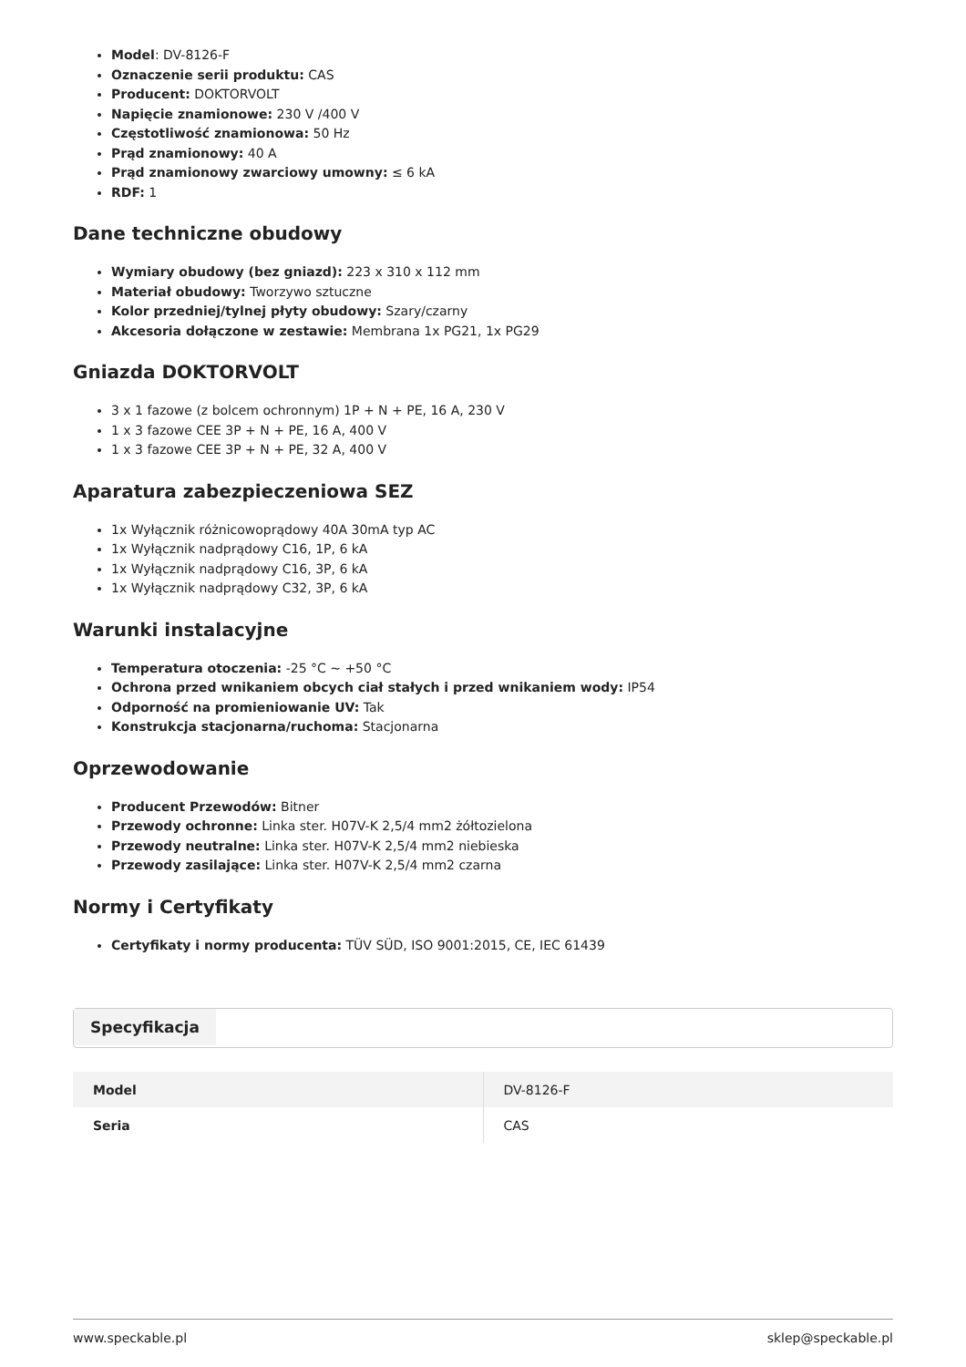Model: DV-8126-F
Oznaczenie serii produktu: CAS
Producent: DOKTORVOLT
Napięcie znamionowe: 230 V /400 V
Częstotliwość znamionowa: 50 Hz
Prąd znamionowy: 40 A
Prąd znamionowy zwarciowy umowny: ≤ 6 kA
RDF: 1
Dane techniczne obudowy
Wymiary obudowy (bez gniazd): 223 x 310 x 112 mm
Materiał obudowy: Tworzywo sztuczne
Kolor przedniej/tylnej płyty obudowy: Szary/czarny
Akcesoria dołączone w zestawie: Membrana 1x PG21, 1x PG29
Gniazda DOKTORVOLT
3 x 1 fazowe (z bolcem ochronnym) 1P + N + PE, 16 A, 230 V
1 x 3 fazowe CEE 3P + N + PE, 16 A, 400 V
1 x 3 fazowe CEE 3P + N + PE, 32 A, 400 V
Aparatura zabezpieczeniowa SEZ
1x Wyłącznik różnicowoprądowy 40A 30mA typ AC
1x Wyłącznik nadprądowy C16, 1P, 6 kA
1x Wyłącznik nadprądowy C16, 3P, 6 kA
1x Wyłącznik nadprądowy C32, 3P, 6 kA
Warunki instalacyjne
Temperatura otoczenia: -25 °C ~ +50 °C
Ochrona przed wnikaniem obcych ciał stałych i przed wnikaniem wody: IP54
Odporność na promieniowanie UV: Tak
Konstrukcja stacjonarna/ruchoma: Stacjonarna
Oprzewodowanie
Producent Przewodów: Bitner
Przewody ochronne: Linka ster. H07V-K 2,5/4 mm2 żółtozielona
Przewody neutralne: Linka ster. H07V-K 2,5/4 mm2 niebieska
Przewody zasilające: Linka ster. H07V-K 2,5/4 mm2 czarna
Normy i Certyfikaty
Certyfikaty i normy producenta: TÜV SÜD, ISO 9001:2015, CE, IEC 61439
Specyfikacja
| Model | DV-8126-F |
| Seria | CAS |
www.speckable.pl sklep@speckable.pl